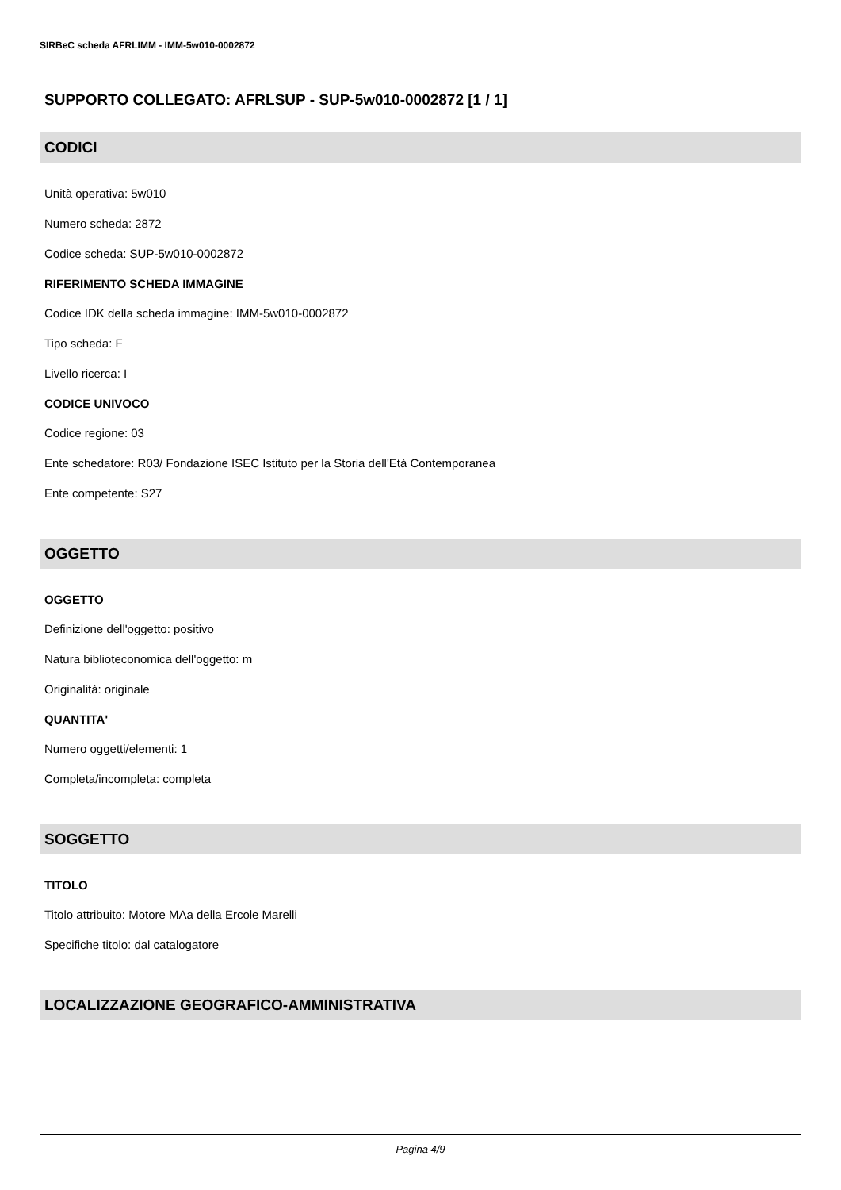SIRBeC scheda AFRLIMM - IMM-5w010-0002872
SUPPORTO COLLEGATO: AFRLSUP - SUP-5w010-0002872 [1 / 1]
CODICI
Unità operativa: 5w010
Numero scheda: 2872
Codice scheda: SUP-5w010-0002872
RIFERIMENTO SCHEDA IMMAGINE
Codice IDK della scheda immagine: IMM-5w010-0002872
Tipo scheda: F
Livello ricerca: I
CODICE UNIVOCO
Codice regione: 03
Ente schedatore: R03/ Fondazione ISEC Istituto per la Storia dell'Età Contemporanea
Ente competente: S27
OGGETTO
OGGETTO
Definizione dell'oggetto: positivo
Natura biblioteconomica dell'oggetto: m
Originalità: originale
QUANTITA'
Numero oggetti/elementi: 1
Completa/incompleta: completa
SOGGETTO
TITOLO
Titolo attribuito: Motore MAa della Ercole Marelli
Specifiche titolo: dal catalogatore
LOCALIZZAZIONE GEOGRAFICO-AMMINISTRATIVA
Pagina 4/9